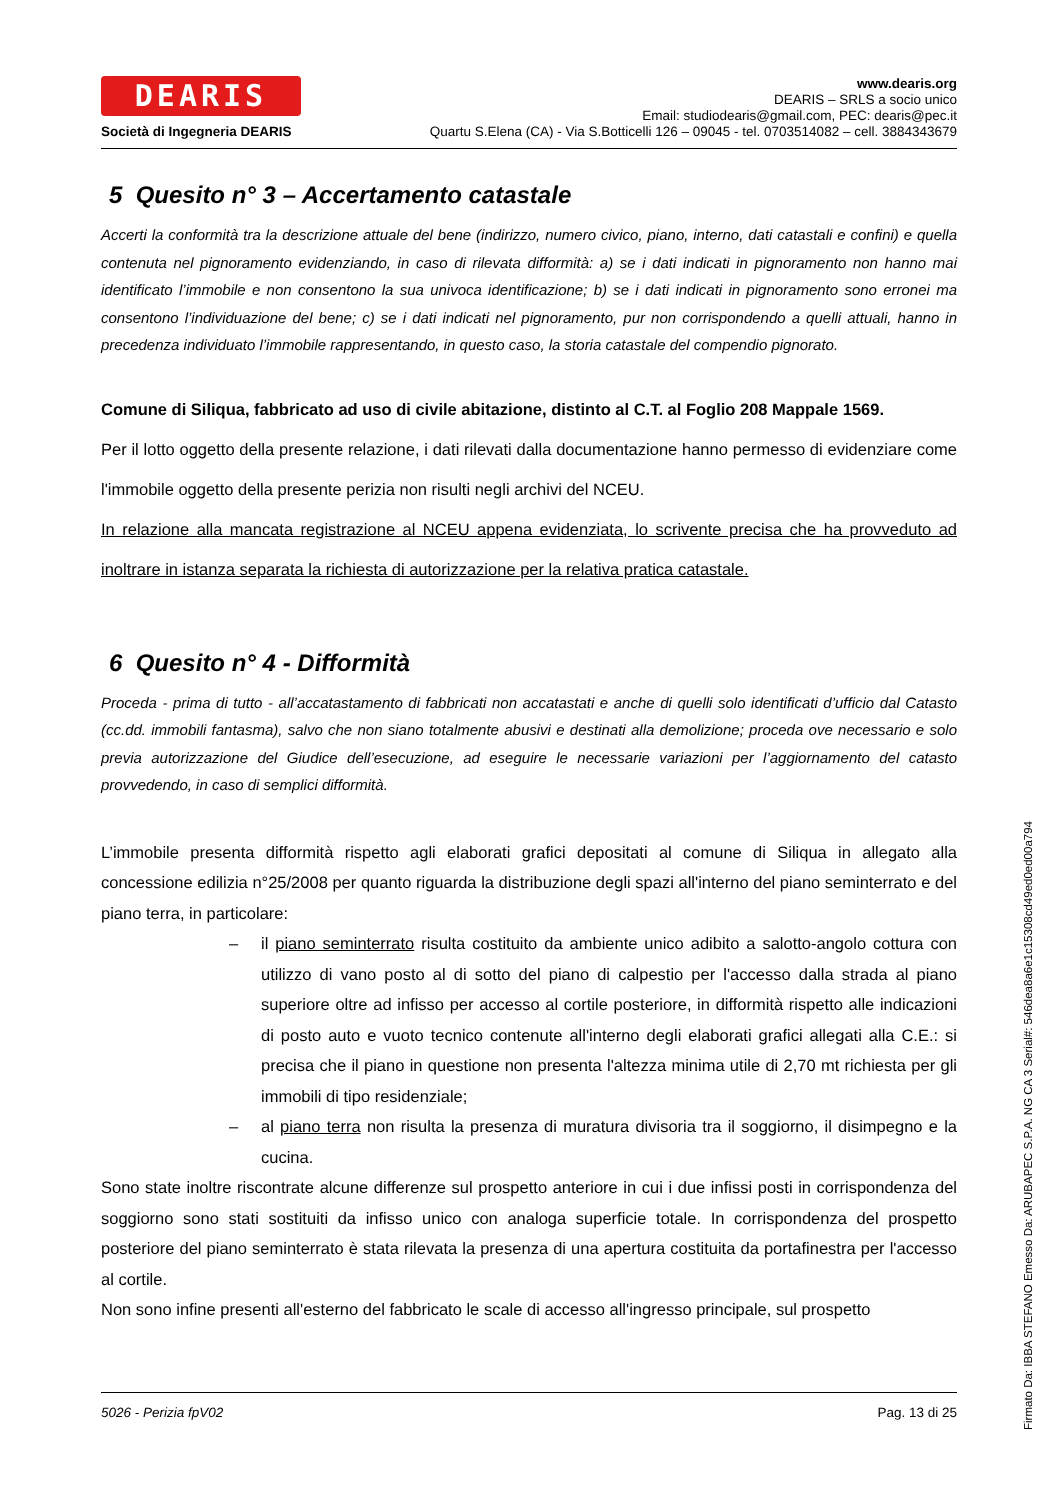DEARIS
Società di Ingegneria DEARIS
www.dearis.org
DEARIS – SRLS a socio unico
Email: studiodearis@gmail.com, PEC: dearis@pec.it
Quartu S.Elena (CA) - Via S.Botticelli 126 – 09045 - tel. 0703514082 – cell. 3884343679
5 Quesito n° 3 – Accertamento catastale
Accerti la conformità tra la descrizione attuale del bene (indirizzo, numero civico, piano, interno, dati catastali e confini) e quella contenuta nel pignoramento evidenziando, in caso di rilevata difformità: a) se i dati indicati in pignoramento non hanno mai identificato l’immobile e non consentono la sua univoca identificazione; b) se i dati indicati in pignoramento sono erronei ma consentono l’individuazione del bene; c) se i dati indicati nel pignoramento, pur non corrispondendo a quelli attuali, hanno in precedenza individuato l’immobile rappresentando, in questo caso, la storia catastale del compendio pignorato.
Comune di Siliqua, fabbricato ad uso di civile abitazione, distinto al C.T. al Foglio 208 Mappale 1569.
Per il lotto oggetto della presente relazione, i dati rilevati dalla documentazione hanno permesso di evidenziare come l'immobile oggetto della presente perizia non risulti negli archivi del NCEU.
In relazione alla mancata registrazione al NCEU appena evidenziata, lo scrivente precisa che ha provveduto ad inoltrare in istanza separata la richiesta di autorizzazione per la relativa pratica catastale.
6 Quesito n° 4 - Difformità
Proceda - prima di tutto - all’accatastamento di fabbricati non accatastati e anche di quelli solo identificati d’ufficio dal Catasto (cc.dd. immobili fantasma), salvo che non siano totalmente abusivi e destinati alla demolizione; proceda ove necessario e solo previa autorizzazione del Giudice dell’esecuzione, ad eseguire le necessarie variazioni per l’aggiornamento del catasto provvedendo, in caso di semplici difformità.
L’immobile presenta difformità rispetto agli elaborati grafici depositati al comune di Siliqua in allegato alla concessione edilizia n°25/2008 per quanto riguarda la distribuzione degli spazi all'interno del piano seminterrato e del piano terra, in particolare:
– il piano seminterrato risulta costituito da ambiente unico adibito a salotto-angolo cottura con utilizzo di vano posto al di sotto del piano di calpestio per l'accesso dalla strada al piano superiore oltre ad infisso per accesso al cortile posteriore, in difformità rispetto alle indicazioni di posto auto e vuoto tecnico contenute all'interno degli elaborati grafici allegati alla C.E.: si precisa che il piano in questione non presenta l'altezza minima utile di 2,70 mt richiesta per gli immobili di tipo residenziale;
– al piano terra non risulta la presenza di muratura divisoria tra il soggiorno, il disimpegno e la cucina.
Sono state inoltre riscontrate alcune differenze sul prospetto anteriore in cui i due infissi posti in corrispondenza del soggiorno sono stati sostituiti da infisso unico con analoga superficie totale. In corrispondenza del prospetto posteriore del piano seminterrato è stata rilevata la presenza di una apertura costituita da portafinestra per l'accesso al cortile.
Non sono infine presenti all'esterno del fabbricato le scale di accesso all'ingresso principale, sul prospetto
5026 - Perizia fpV02 Pag. 13 di 25
Firmato Da: IBBA STEFANO Emesso Da: ARUBAPEC S.P.A. NG CA 3 Serial#: 546dea8a6e1c15308cd49ed0ed00a794